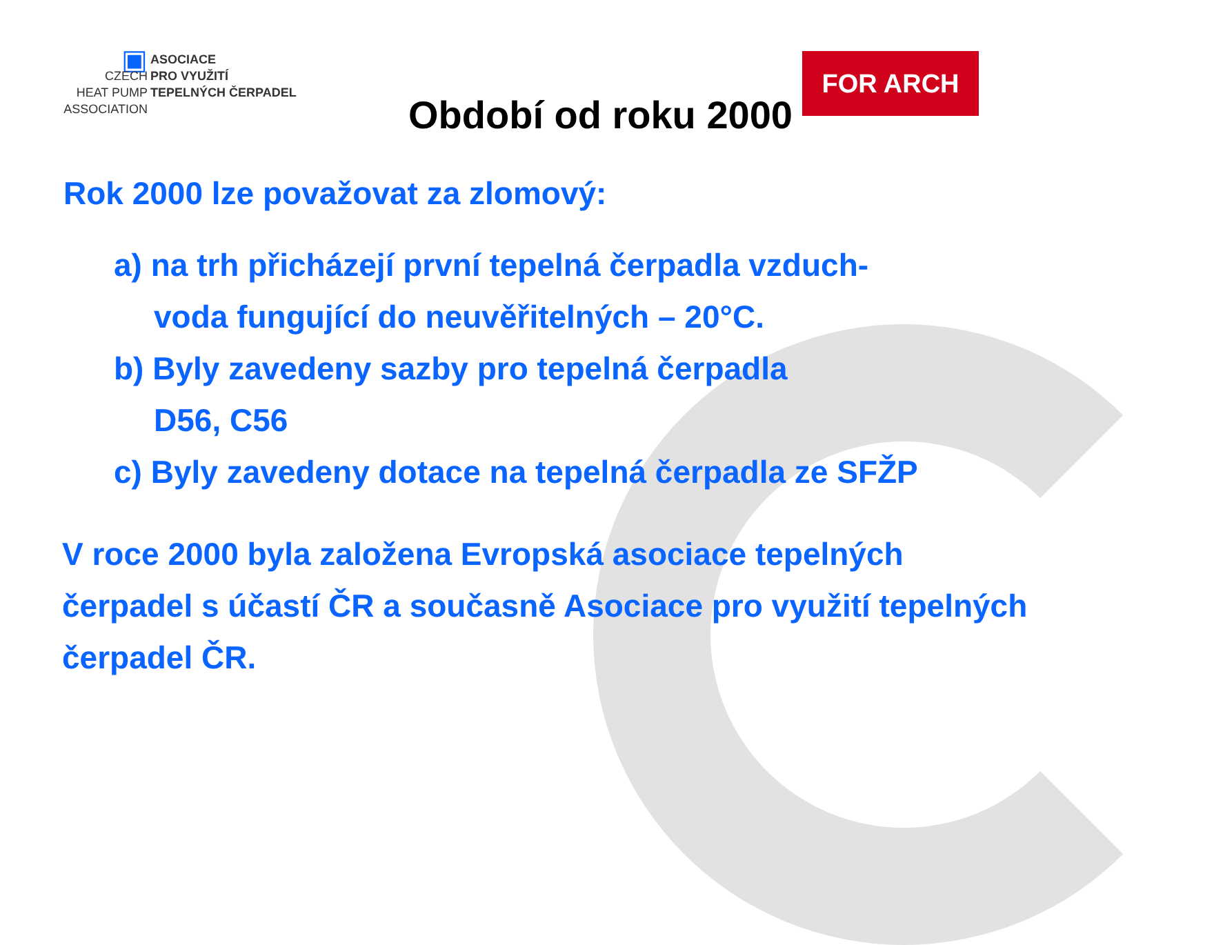▣ ASOCIACE
CZECH PRO VYUŽITÍ
HEAT PUMP TEPELNÝCH ČERPADEL
ASSOCIATION
Období od roku 2000
FOR ARCH
Rok 2000 lze považovat za zlomový:
a) na trh přicházejí první tepelná čerpadla vzduch-
voda fungující do neuvěřitelných – 20°C.
b) Byly zavedeny sazby pro tepelná čerpadla
D56, C56
c) Byly zavedeny dotace na tepelná čerpadla ze SFŽP
V roce 2000 byla založena Evropská asociace tepelných čerpadel s účastí ČR a současně Asociace pro využití tepelných čerpadel ČR.